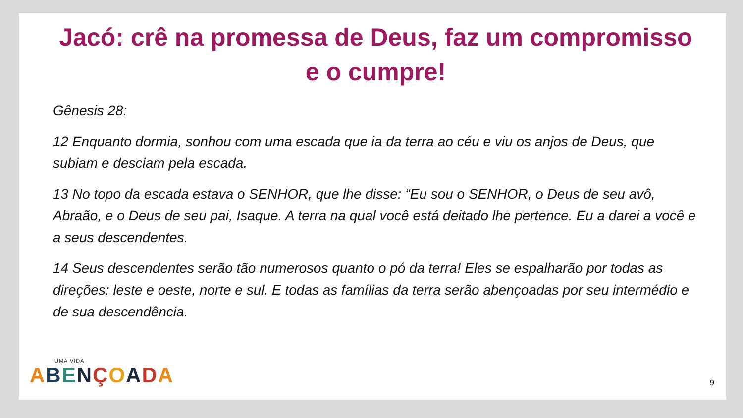Jacó: crê na promessa de Deus, faz um compromisso e o cumpre!
Gênesis 28:
12 Enquanto dormia, sonhou com uma escada que ia da terra ao céu e viu os anjos de Deus, que subiam e desciam pela escada.
13 No topo da escada estava o SENHOR, que lhe disse: “Eu sou o SENHOR, o Deus de seu avô, Abraão, e o Deus de seu pai, Isaque. A terra na qual você está deitado lhe pertence. Eu a darei a você e a seus descendentes.
14 Seus descendentes serão tão numerosos quanto o pó da terra! Eles se espalharão por todas as direções: leste e oeste, norte e sul. E todas as famílias da terra serão abençoadas por seu intermédio e de sua descendência.
UMA VIDA
ABENÇOADA
9